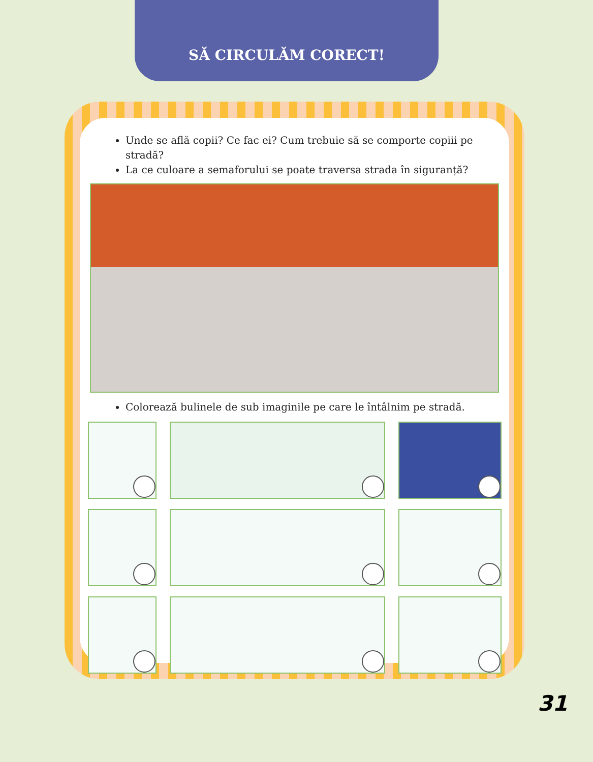SĂ CIRCULĂM CORECT!
Unde se află copii? Ce fac ei? Cum trebuie să se comporte copiii pe stradă?
La ce culoare a semaforului se poate traversa strada în siguranță?
Colorează bulinele de sub imaginile pe care le întâlnim pe stradă.
31